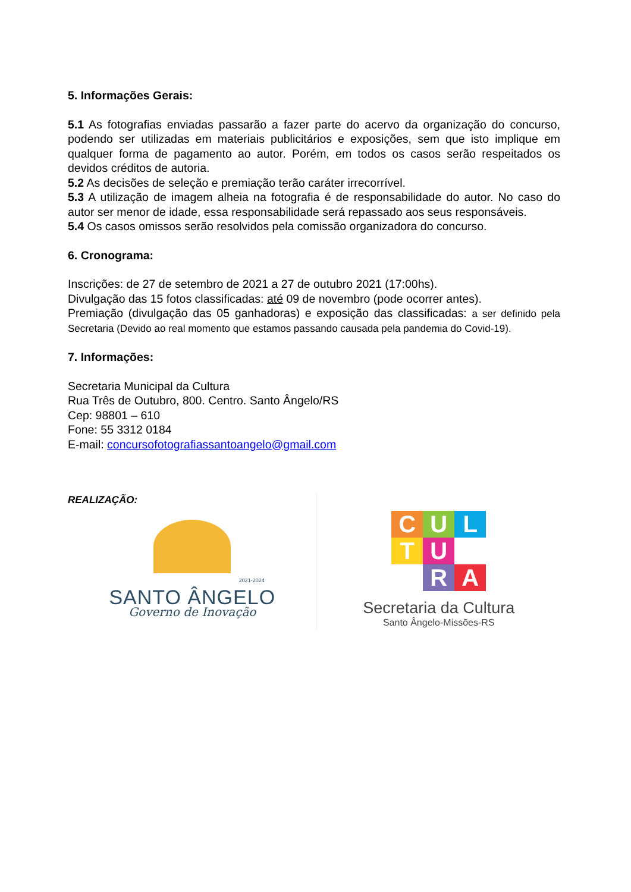5. Informações Gerais:
5.1 As fotografias enviadas passarão a fazer parte do acervo da organização do concurso, podendo ser utilizadas em materiais publicitários e exposições, sem que isto implique em qualquer forma de pagamento ao autor. Porém, em todos os casos serão respeitados os devidos créditos de autoria.
5.2 As decisões de seleção e premiação terão caráter irrecorrível.
5.3 A utilização de imagem alheia na fotografia é de responsabilidade do autor. No caso do autor ser menor de idade, essa responsabilidade será repassado aos seus responsáveis.
5.4 Os casos omissos serão resolvidos pela comissão organizadora do concurso.
6. Cronograma:
Inscrições: de 27 de setembro de 2021 a 27 de outubro 2021 (17:00hs).
Divulgação das 15 fotos classificadas: até 09 de novembro (pode ocorrer antes).
Premiação (divulgação das 05 ganhadoras) e exposição das classificadas: a ser definido pela Secretaria (Devido ao real momento que estamos passando causada pela pandemia do Covid-19).
7. Informações:
Secretaria Municipal da Cultura
Rua Três de Outubro, 800. Centro. Santo Ângelo/RS
Cep: 98801 – 610
Fone: 55 3312 0184
E-mail: concursofotografiassantoangelo@gmail.com
REALIZAÇÃO:
2021-2024
SANTO ÂNGELO
Governo de Inovação
C
U
L
T
U
R
A
Secretaria da Cultura
Santo Ângelo-Missões-RS